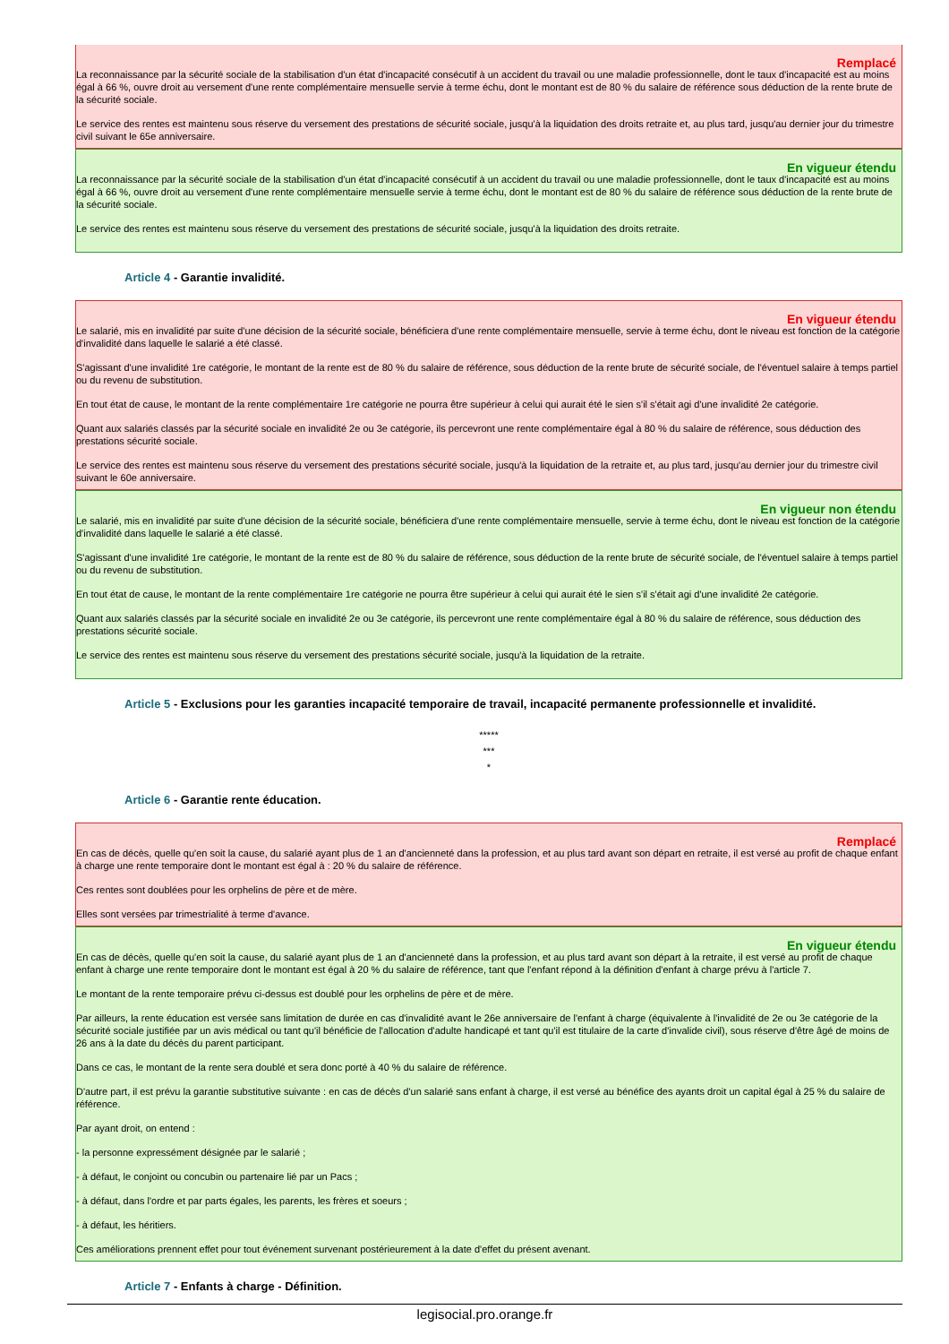Remplacé
La reconnaissance par la sécurité sociale de la stabilisation d'un état d'incapacité consécutif à un accident du travail ou une maladie professionnelle, dont le taux d'incapacité est au moins égal à 66 %, ouvre droit au versement d'une rente complémentaire mensuelle servie à terme échu, dont le montant est de 80 % du salaire de référence sous déduction de la rente brute de la sécurité sociale.
Le service des rentes est maintenu sous réserve du versement des prestations de sécurité sociale, jusqu'à la liquidation des droits retraite et, au plus tard, jusqu'au dernier jour du trimestre civil suivant le 65e anniversaire.
En vigueur étendu
La reconnaissance par la sécurité sociale de la stabilisation d'un état d'incapacité consécutif à un accident du travail ou une maladie professionnelle, dont le taux d'incapacité est au moins égal à 66 %, ouvre droit au versement d'une rente complémentaire mensuelle servie à terme échu, dont le montant est de 80 % du salaire de référence sous déduction de la rente brute de la sécurité sociale.
Le service des rentes est maintenu sous réserve du versement des prestations de sécurité sociale, jusqu'à la liquidation des droits retraite.
Article 4 - Garantie invalidité.
En vigueur étendu
Le salarié, mis en invalidité par suite d'une décision de la sécurité sociale, bénéficiera d'une rente complémentaire mensuelle, servie à terme échu, dont le niveau est fonction de la catégorie d'invalidité dans laquelle le salarié a été classé.
S'agissant d'une invalidité 1re catégorie, le montant de la rente est de 80 % du salaire de référence, sous déduction de la rente brute de sécurité sociale, de l'éventuel salaire à temps partiel ou du revenu de substitution.
En tout état de cause, le montant de la rente complémentaire 1re catégorie ne pourra être supérieur à celui qui aurait été le sien s'il s'était agi d'une invalidité 2e catégorie.
Quant aux salariés classés par la sécurité sociale en invalidité 2e ou 3e catégorie, ils percevront une rente complémentaire égal à 80 % du salaire de référence, sous déduction des prestations sécurité sociale.
Le service des rentes est maintenu sous réserve du versement des prestations sécurité sociale, jusqu'à la liquidation de la retraite et, au plus tard, jusqu'au dernier jour du trimestre civil suivant le 60e anniversaire.
En vigueur non étendu
Le salarié, mis en invalidité par suite d'une décision de la sécurité sociale, bénéficiera d'une rente complémentaire mensuelle, servie à terme échu, dont le niveau est fonction de la catégorie d'invalidité dans laquelle le salarié a été classé.
S'agissant d'une invalidité 1re catégorie, le montant de la rente est de 80 % du salaire de référence, sous déduction de la rente brute de sécurité sociale, de l'éventuel salaire à temps partiel ou du revenu de substitution.
En tout état de cause, le montant de la rente complémentaire 1re catégorie ne pourra être supérieur à celui qui aurait été le sien s'il s'était agi d'une invalidité 2e catégorie.
Quant aux salariés classés par la sécurité sociale en invalidité 2e ou 3e catégorie, ils percevront une rente complémentaire égal à 80 % du salaire de référence, sous déduction des prestations sécurité sociale.
Le service des rentes est maintenu sous réserve du versement des prestations sécurité sociale, jusqu'à la liquidation de la retraite.
Article 5 - Exclusions pour les garanties incapacité temporaire de travail, incapacité permanente professionnelle et invalidité.
*****
***
*
Article 6 - Garantie rente éducation.
Remplacé
En cas de décès, quelle qu'en soit la cause, du salarié ayant plus de 1 an d'ancienneté dans la profession, et au plus tard avant son départ en retraite, il est versé au profit de chaque enfant à charge une rente temporaire dont le montant est égal à : 20 % du salaire de référence.
Ces rentes sont doublées pour les orphelins de père et de mère.
Elles sont versées par trimestrialité à terme d'avance.
En vigueur étendu
En cas de décès, quelle qu'en soit la cause, du salarié ayant plus de 1 an d'ancienneté dans la profession, et au plus tard avant son départ à la retraite, il est versé au profit de chaque enfant à charge une rente temporaire dont le montant est égal à 20 % du salaire de référence, tant que l'enfant répond à la définition d'enfant à charge prévu à l'article 7.
Le montant de la rente temporaire prévu ci-dessus est doublé pour les orphelins de père et de mère.
Par ailleurs, la rente éducation est versée sans limitation de durée en cas d'invalidité avant le 26e anniversaire de l'enfant à charge (équivalente à l'invalidité de 2e ou 3e catégorie de la sécurité sociale justifiée par un avis médical ou tant qu'il bénéficie de l'allocation d'adulte handicapé et tant qu'il est titulaire de la carte d'invalide civil), sous réserve d'être âgé de moins de 26 ans à la date du décès du parent participant.
Dans ce cas, le montant de la rente sera doublé et sera donc porté à 40 % du salaire de référence.
D'autre part, il est prévu la garantie substitutive suivante : en cas de décès d'un salarié sans enfant à charge, il est versé au bénéfice des ayants droit un capital égal à 25 % du salaire de référence.
Par ayant droit, on entend :
- la personne expressément désignée par le salarié ;
- à défaut, le conjoint ou concubin ou partenaire lié par un Pacs ;
- à défaut, dans l'ordre et par parts égales, les parents, les frères et soeurs ;
- à défaut, les héritiers.
Ces améliorations prennent effet pour tout événement survenant postérieurement à la date d'effet du présent avenant.
Article 7 - Enfants à charge - Définition.
legisocial.pro.orange.fr